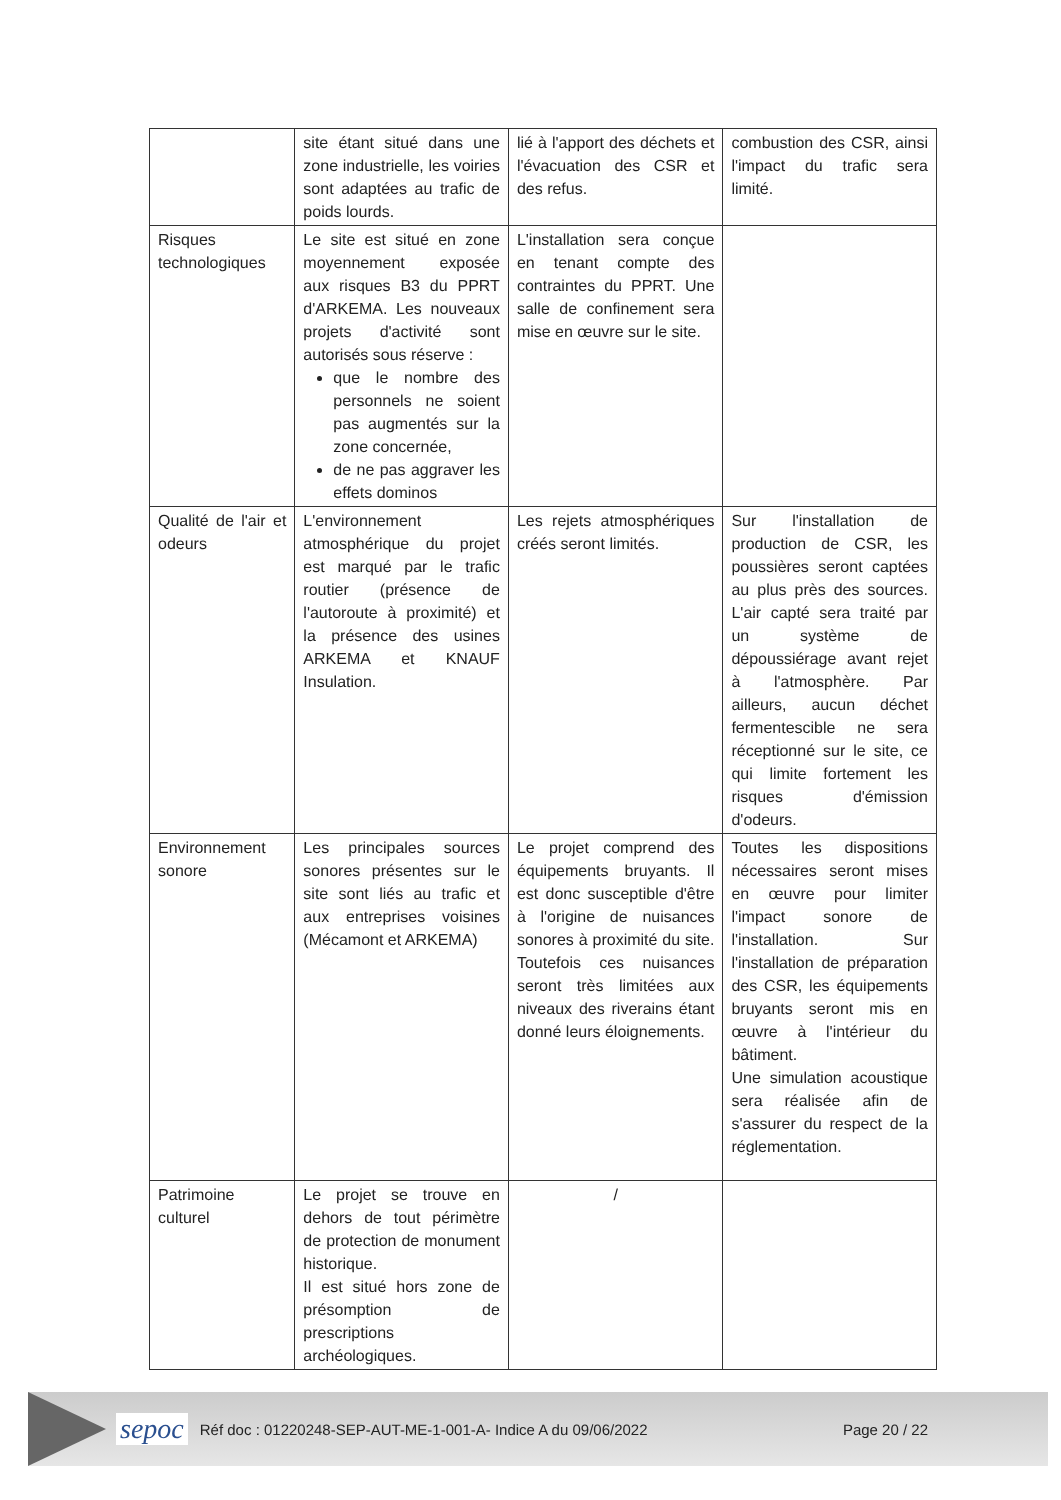| | site étant situé dans une zone industrielle, les voiries sont adaptées au trafic de poids lourds. | lié à l'apport des déchets et l'évacuation des CSR et des refus. | combustion des CSR, ainsi l'impact du trafic sera limité. |
| Risques technologiques | Le site est situé en zone moyennement exposée aux risques B3 du PPRT d'ARKEMA. Les nouveaux projets d'activité sont autorisés sous réserve : que le nombre des personnels ne soient pas augmentés sur la zone concernée, de ne pas aggraver les effets dominos | L'installation sera conçue en tenant compte des contraintes du PPRT. Une salle de confinement sera mise en œuvre sur le site. | |
| Qualité de l'air et odeurs | L'environnement atmosphérique du projet est marqué par le trafic routier (présence de l'autoroute à proximité) et la présence des usines ARKEMA et KNAUF Insulation. | Les rejets atmosphériques créés seront limités. | Sur l'installation de production de CSR, les poussières seront captées au plus près des sources. L'air capté sera traité par un système de dépoussiérage avant rejet à l'atmosphère. Par ailleurs, aucun déchet fermentescible ne sera réceptionné sur le site, ce qui limite fortement les risques d'émission d'odeurs. |
| Environnement sonore | Les principales sources sonores présentes sur le site sont liés au trafic et aux entreprises voisines (Mécamont et ARKEMA) | Le projet comprend des équipements bruyants. Il est donc susceptible d'être à l'origine de nuisances sonores à proximité du site. Toutefois ces nuisances seront très limitées aux niveaux des riverains étant donné leurs éloignements. | Toutes les dispositions nécessaires seront mises en œuvre pour limiter l'impact sonore de l'installation. Sur l'installation de préparation des CSR, les équipements bruyants seront mis en œuvre à l'intérieur du bâtiment. Une simulation acoustique sera réalisée afin de s'assurer du respect de la réglementation. |
| Patrimoine culturel | Le projet se trouve en dehors de tout périmètre de protection de monument historique. Il est situé hors zone de présomption de prescriptions archéologiques. | / | |
sepoc Réf doc : 01220248-SEP-AUT-ME-1-001-A- Indice A du 09/06/2022 Page 20 / 22